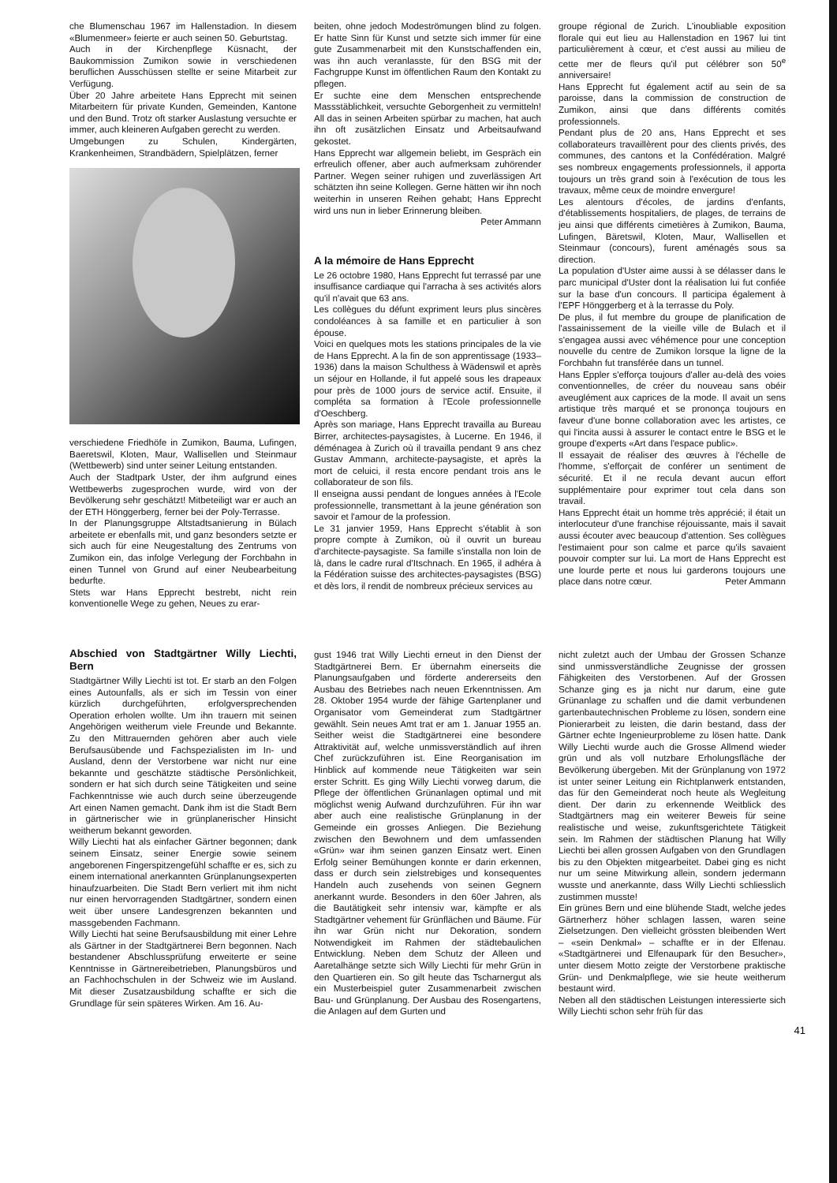che Blumenschau 1967 im Hallenstadion. In diesem «Blumenmeer» feierte er auch seinen 50. Geburtstag.
Auch in der Kirchenpflege Küsnacht, der Baukommission Zumikon sowie in verschiedenen beruflichen Ausschüssen stellte er seine Mitarbeit zur Verfügung.
Über 20 Jahre arbeitete Hans Epprecht mit seinen Mitarbeitern für private Kunden, Gemeinden, Kantone und den Bund. Trotz oft starker Auslastung versuchte er immer, auch kleineren Aufgaben gerecht zu werden.
Umgebungen zu Schulen, Kindergärten, Krankenheimen, Strandbädern, Spielplätzen, ferner
verschiedene Friedhöfe in Zumikon, Bauma, Lufingen, Baeretswil, Kloten, Maur, Wallisellen und Steinmaur (Wettbewerb) sind unter seiner Leitung entstanden.
Auch der Stadtpark Uster, der ihm aufgrund eines Wettbewerbs zugesprochen wurde, wird von der Bevölkerung sehr geschätzt! Mitbeteiligt war er auch an der ETH Hönggerberg, ferner bei der Poly-Terrasse.
In der Planungsgruppe Altstadtsanierung in Bülach arbeitete er ebenfalls mit, und ganz besonders setzte er sich auch für eine Neugestaltung des Zentrums von Zumikon ein, das infolge Verlegung der Forchbahn in einen Tunnel von Grund auf einer Neubearbeitung bedurfte.
Stets war Hans Epprecht bestrebt, nicht rein konventionelle Wege zu gehen, Neues zu erar-
beiten, ohne jedoch Modeströmungen blind zu folgen. Er hatte Sinn für Kunst und setzte sich immer für eine gute Zusammenarbeit mit den Kunstschaffenden ein, was ihn auch veranlasste, für den BSG mit der Fachgruppe Kunst im öffentlichen Raum den Kontakt zu pflegen.
Er suchte eine dem Menschen entsprechende Massstäblichkeit, versuchte Geborgenheit zu vermitteln! All das in seinen Arbeiten spürbar zu machen, hat auch ihn oft zusätzlichen Einsatz und Arbeitsaufwand gekostet.
Hans Epprecht war allgemein beliebt, im Gespräch ein erfreulich offener, aber auch aufmerksam zuhörender Partner. Wegen seiner ruhigen und zuverlässigen Art schätzten ihn seine Kollegen. Gerne hätten wir ihn noch weiterhin in unseren Reihen gehabt; Hans Epprecht wird uns nun in lieber Erinnerung bleiben.
Peter Ammann
A la mémoire de Hans Epprecht
Le 26 octobre 1980, Hans Epprecht fut terrassé par une insuffisance cardiaque qui l'arracha à ses activités alors qu'il n'avait que 63 ans.
Les collègues du défunt expriment leurs plus sincères condoléances à sa famille et en particulier à son épouse.
Voici en quelques mots les stations principales de la vie de Hans Epprecht. A la fin de son apprentissage (1933–1936) dans la maison Schulthess à Wädenswil et après un séjour en Hollande, il fut appelé sous les drapeaux pour près de 1000 jours de service actif. Ensuite, il compléta sa formation à l'Ecole professionnelle d'Oeschberg.
Après son mariage, Hans Epprecht travailla au Bureau Birrer, architectes-paysagistes, à Lucerne. En 1946, il déménagea à Zurich où il travailla pendant 9 ans chez Gustav Ammann, architecte-paysagiste, et après la mort de celuici, il resta encore pendant trois ans le collaborateur de son fils.
Il enseigna aussi pendant de longues années à l'Ecole professionnelle, transmettant à la jeune génération son savoir et l'amour de la profession.
Le 31 janvier 1959, Hans Epprecht s'établit à son propre compte à Zumikon, où il ouvrit un bureau d'architecte-paysagiste. Sa famille s'installa non loin de là, dans le cadre rural d'Itschnach. En 1965, il adhéra à la Fédération suisse des architectes-paysagistes (BSG) et dès lors, il rendit de nombreux précieux services au
groupe régional de Zurich. L'inoubliable exposition florale qui eut lieu au Hallenstadion en 1967 lui tint particulièrement à cœur, et c'est aussi au milieu de cette mer de fleurs qu'il put célébrer son 50<sup>e</sup> anniversaire!
Hans Epprecht fut également actif au sein de sa paroisse, dans la commission de construction de Zumikon, ainsi que dans différents comités professionnels.
Pendant plus de 20 ans, Hans Epprecht et ses collaborateurs travaillèrent pour des clients privés, des communes, des cantons et la Confédération. Malgré ses nombreux engagements professionnels, il apporta toujours un très grand soin à l'exécution de tous les travaux, même ceux de moindre envergure!
Les alentours d'écoles, de jardins d'enfants, d'établissements hospitaliers, de plages, de terrains de jeu ainsi que différents cimetières à Zumikon, Bauma, Lufingen, Bäretswil, Kloten, Maur, Wallisellen et Steinmaur (concours), furent aménagés sous sa direction.
La population d'Uster aime aussi à se délasser dans le parc municipal d'Uster dont la réalisation lui fut confiée sur la base d'un concours. Il participa également à l'EPF Hönggerberg et à la terrasse du Poly.
De plus, il fut membre du groupe de planification de l'assainissement de la vieille ville de Bulach et il s'engagea aussi avec véhémence pour une conception nouvelle du centre de Zumikon lorsque la ligne de la Forchbahn fut transférée dans un tunnel.
Hans Eppler s'efforça toujours d'aller au-delà des voies conventionnelles, de créer du nouveau sans obéir aveuglément aux caprices de la mode. Il avait un sens artistique très marqué et se prononça toujours en faveur d'une bonne collaboration avec les artistes, ce qui l'incita aussi à assurer le contact entre le BSG et le groupe d'experts «Art dans l'espace public».
Il essayait de réaliser des œuvres à l'échelle de l'homme, s'efforçait de conférer un sentiment de sécurité. Et il ne recula devant aucun effort supplémentaire pour exprimer tout cela dans son travail.
Hans Epprecht était un homme très apprécié; il était un interlocuteur d'une franchise réjouissante, mais il savait aussi écouter avec beaucoup d'attention. Ses collègues l'estimaient pour son calme et parce qu'ils savaient pouvoir compter sur lui. La mort de Hans Epprecht est une lourde perte et nous lui garderons toujours une place dans notre cœur. Peter Ammann
Abschied von Stadtgärtner Willy Liechti, Bern
Stadtgärtner Willy Liechti ist tot. Er starb an den Folgen eines Autounfalls, als er sich im Tessin von einer kürzlich durchgeführten, erfolgversprechenden Operation erholen wollte. Um ihn trauern mit seinen Angehörigen weitherum viele Freunde und Bekannte. Zu den Mittrauernden gehören aber auch viele Berufsausübende und Fachspezialisten im In- und Ausland, denn der Verstorbene war nicht nur eine bekannte und geschätzte städtische Persönlichkeit, sondern er hat sich durch seine Tätigkeiten und seine Fachkenntnisse wie auch durch seine überzeugende Art einen Namen gemacht. Dank ihm ist die Stadt Bern in gärtnerischer wie in grünplanerischer Hinsicht weitherum bekannt geworden.
Willy Liechti hat als einfacher Gärtner begonnen; dank seinem Einsatz, seiner Energie sowie seinem angeborenen Fingerspitzengefühl schaffte er es, sich zu einem international anerkannten Grünplanungsexperten hinaufzuarbeiten. Die Stadt Bern verliert mit ihm nicht nur einen hervorragenden Stadtgärtner, sondern einen weit über unsere Landesgrenzen bekannten und massgebenden Fachmann.
Willy Liechti hat seine Berufsausbildung mit einer Lehre als Gärtner in der Stadtgärtnerei Bern begonnen. Nach bestandener Abschlussprüfung erweiterte er seine Kenntnisse in Gärtnereibetrieben, Planungsbüros und an Fachhochschulen in der Schweiz wie im Ausland. Mit dieser Zusatzausbildung schaffte er sich die Grundlage für sein späteres Wirken. Am 16. Au-
gust 1946 trat Willy Liechti erneut in den Dienst der Stadtgärtnerei Bern. Er übernahm einerseits die Planungsaufgaben und förderte andererseits den Ausbau des Betriebes nach neuen Erkenntnissen. Am 28. Oktober 1954 wurde der fähige Gartenplaner und Organisator vom Gemeinderat zum Stadtgärtner gewählt. Sein neues Amt trat er am 1. Januar 1955 an. Seither weist die Stadtgärtnerei eine besondere Attraktivität auf, welche unmissverständlich auf ihren Chef zurückzuführen ist. Eine Reorganisation im Hinblick auf kommende neue Tätigkeiten war sein erster Schritt. Es ging Willy Liechti vorweg darum, die Pflege der öffentlichen Grünanlagen optimal und mit möglichst wenig Aufwand durchzuführen. Für ihn war aber auch eine realistische Grünplanung in der Gemeinde ein grosses Anliegen. Die Beziehung zwischen den Bewohnern und dem umfassenden «Grün» war ihm seinen ganzen Einsatz wert. Einen Erfolg seiner Bemühungen konnte er darin erkennen, dass er durch sein zielstrebiges und konsequentes Handeln auch zusehends von seinen Gegnern anerkannt wurde. Besonders in den 60er Jahren, als die Bautätigkeit sehr intensiv war, kämpfte er als Stadtgärtner vehement für Grünflächen und Bäume. Für ihn war Grün nicht nur Dekoration, sondern Notwendigkeit im Rahmen der städtebaulichen Entwicklung. Neben dem Schutz der Alleen und Aaretalhänge setzte sich Willy Liechti für mehr Grün in den Quartieren ein. So gilt heute das Tscharnergut als ein Musterbeispiel guter Zusammenarbeit zwischen Bau- und Grünplanung. Der Ausbau des Rosengartens, die Anlagen auf dem Gurten und
nicht zuletzt auch der Umbau der Grossen Schanze sind unmissverständliche Zeugnisse der grossen Fähigkeiten des Verstorbenen. Auf der Grossen Schanze ging es ja nicht nur darum, eine gute Grünanlage zu schaffen und die damit verbundenen gartenbautechnischen Probleme zu lösen, sondern eine Pionierarbeit zu leisten, die darin bestand, dass der Gärtner echte Ingenieurprobleme zu lösen hatte. Dank Willy Liechti wurde auch die Grosse Allmend wieder grün und als voll nutzbare Erholungsfläche der Bevölkerung übergeben. Mit der Grünplanung von 1972 ist unter seiner Leitung ein Richtplanwerk entstanden, das für den Gemeinderat noch heute als Wegleitung dient. Der darin zu erkennende Weitblick des Stadtgärtners mag ein weiterer Beweis für seine realistische und weise, zukunftsgerichtete Tätigkeit sein. Im Rahmen der städtischen Planung hat Willy Liechti bei allen grossen Aufgaben von den Grundlagen bis zu den Objekten mitgearbeitet. Dabei ging es nicht nur um seine Mitwirkung allein, sondern jedermann wusste und anerkannte, dass Willy Liechti schliesslich zustimmen musste!
Ein grünes Bern und eine blühende Stadt, welche jedes Gärtnerherz höher schlagen lassen, waren seine Zielsetzungen. Den vielleicht grössten bleibenden Wert – «sein Denkmal» – schaffte er in der Elfenau. «Stadtgärtnerei und Elfenaupark für den Besucher», unter diesem Motto zeigte der Verstorbene praktische Grün- und Denkmalpflege, wie sie heute weitherum bestaunt wird.
Neben all den städtischen Leistungen interessierte sich Willy Liechti schon sehr früh für das
41